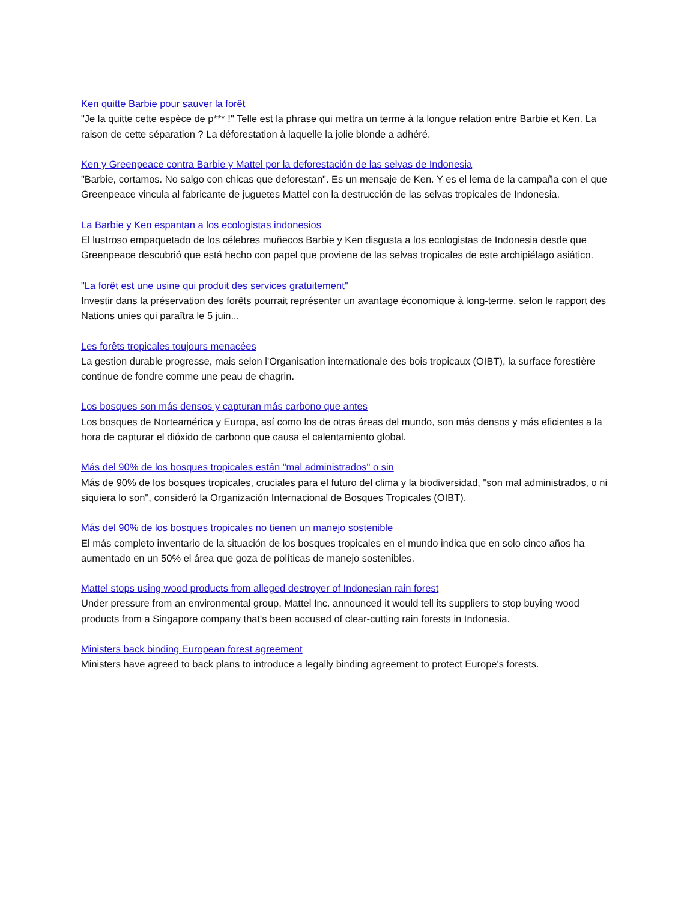Ken quitte Barbie pour sauver la forêt
"Je la quitte cette espèce de p*** !" Telle est la phrase qui mettra un terme à la longue relation entre Barbie et Ken. La raison de cette séparation ? La déforestation à laquelle la jolie blonde a adhéré.
Ken y Greenpeace contra Barbie y Mattel por la deforestación de las selvas de Indonesia
"Barbie, cortamos. No salgo con chicas que deforestan". Es un mensaje de Ken. Y es el lema de la campaña con el que Greenpeace vincula al fabricante de juguetes Mattel con la destrucción de las selvas tropicales de Indonesia.
La Barbie y Ken espantan a los ecologistas indonesios
El lustroso empaquetado de los célebres muñecos Barbie y Ken disgusta a los ecologistas de Indonesia desde que Greenpeace descubrió que está hecho con papel que proviene de las selvas tropicales de este archipiélago asiático.
"La forêt est une usine qui produit des services gratuitement"
Investir dans la préservation des forêts pourrait représenter un avantage économique à long-terme, selon le rapport des Nations unies qui paraîtra le 5 juin...
Les forêts tropicales toujours menacées
La gestion durable progresse, mais selon l'Organisation internationale des bois tropicaux (OIBT), la surface forestière continue de fondre comme une peau de chagrin.
Los bosques son más densos y capturan más carbono que antes
Los bosques de Norteamérica y Europa, así como los de otras áreas del mundo, son más densos y más eficientes a la hora de capturar el dióxido de carbono que causa el calentamiento global.
Más del 90% de los bosques tropicales están "mal administrados" o sin
Más de 90% de los bosques tropicales, cruciales para el futuro del clima y la biodiversidad, "son mal administrados, o ni siquiera lo son", consideró la Organización Internacional de Bosques Tropicales (OIBT).
Más del 90% de los bosques tropicales no tienen un manejo sostenible
El más completo inventario de la situación de los bosques tropicales en el mundo indica que en solo cinco años ha aumentado en un 50% el área que goza de políticas de manejo sostenibles.
Mattel stops using wood products from alleged destroyer of Indonesian rain forest
Under pressure from an environmental group, Mattel Inc. announced it would tell its suppliers to stop buying wood products from a Singapore company that's been accused of clear-cutting rain forests in Indonesia.
Ministers back binding European forest agreement
Ministers have agreed to back plans to introduce a legally binding agreement to protect Europe's forests.